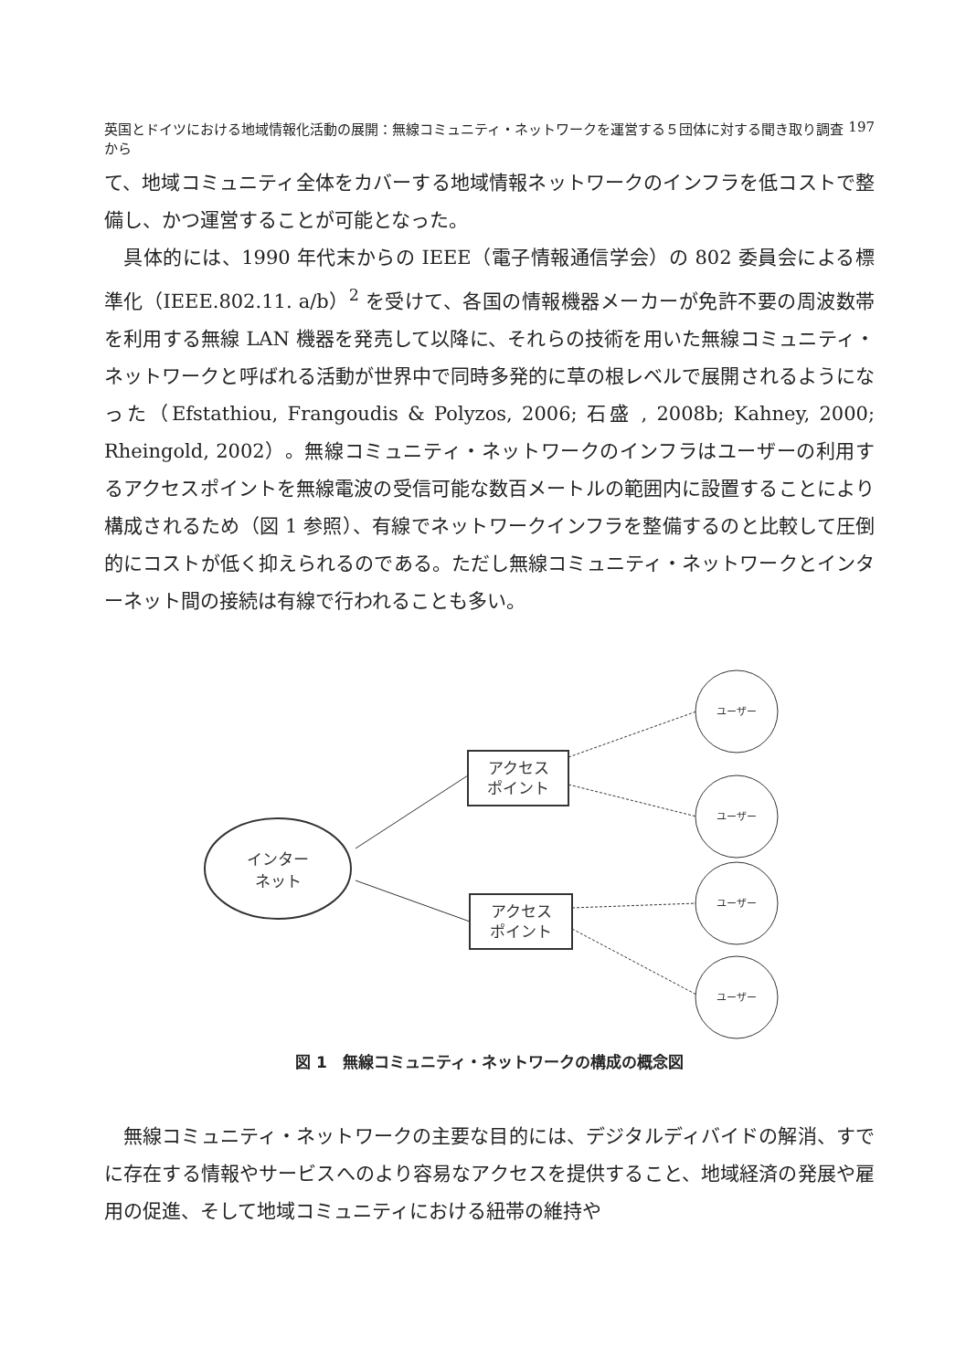英国とドイツにおける地域情報化活動の展開：無線コミュニティ・ネットワークを運営する５団体に対する聞き取り調査から 197
て、地域コミュニティ全体をカバーする地域情報ネットワークのインフラを低コストで整備し、かつ運営することが可能となった。
具体的には、1990 年代末からの IEEE（電子情報通信学会）の 802 委員会による標準化（IEEE.802.11. a/b）<sup>2</sup> を受けて、各国の情報機器メーカーが免許不要の周波数帯を利用する無線 LAN 機器を発売して以降に、それらの技術を用いた無線コミュニティ・ネットワークと呼ばれる活動が世界中で同時多発的に草の根レベルで展開されるようになった（Efstathiou, Frangoudis & Polyzos, 2006; 石盛 , 2008b; Kahney, 2000; Rheingold, 2002）。無線コミュニティ・ネットワークのインフラはユーザーの利用するアクセスポイントを無線電波の受信可能な数百メートルの範囲内に設置することにより構成されるため（図 1 参照）、有線でネットワークインフラを整備するのと比較して圧倒的にコストが低く抑えられるのである。ただし無線コミュニティ・ネットワークとインターネット間の接続は有線で行われることも多い。
インター
ネット
アクセス
ポイント
アクセス
ポイント
ユーザー
ユーザー
ユーザー
ユーザー
図 1　無線コミュニティ・ネットワークの構成の概念図
無線コミュニティ・ネットワークの主要な目的には、デジタルディバイドの解消、すでに存在する情報やサービスへのより容易なアクセスを提供すること、地域経済の発展や雇用の促進、そして地域コミュニティにおける紐帯の維持や